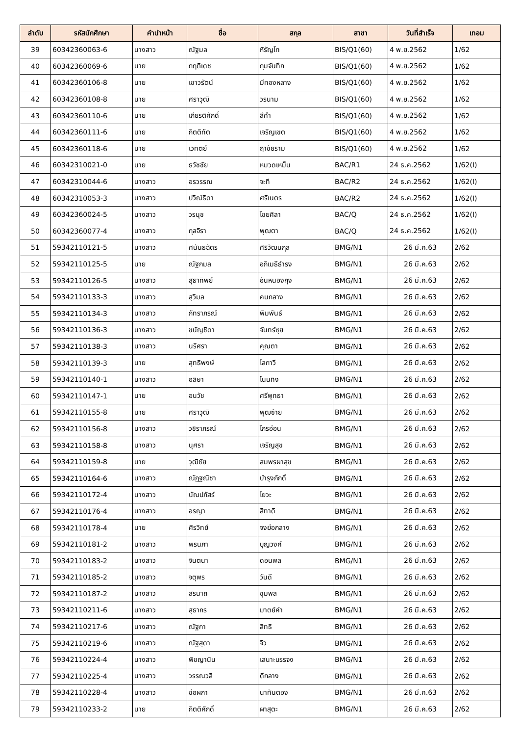| ลำดับ | รหัสนักศึกษา | คำนำหน้า | ชื่อ | สกุล | สาขา | วันที่สำเร็จ | เทอม |
| --- | --- | --- | --- | --- | --- | --- | --- |
| 39 | 60342360063-6 | นางสาว | ณัฐมล | หิรัญโท | BIS/Q1(60) | 4 พ.ย.2562 | 1/62 |
| 40 | 60342360069-6 | นาย | กฤติเดช | กุมจันทึก | BIS/Q1(60) | 4 พ.ย.2562 | 1/62 |
| 41 | 60342360106-8 | นาย | เชาวรัตน์ | มีทองหลาง | BIS/Q1(60) | 4 พ.ย.2562 | 1/62 |
| 42 | 60342360108-8 | นาย | ศราวุฒิ | วรนาม | BIS/Q1(60) | 4 พ.ย.2562 | 1/62 |
| 43 | 60342360110-6 | นาย | เกียรติศักดิ์ | สีคำ | BIS/Q1(60) | 4 พ.ย.2562 | 1/62 |
| 44 | 60342360111-6 | นาย | กิตติทัต | เจริญเขต | BIS/Q1(60) | 4 พ.ย.2562 | 1/62 |
| 45 | 60342360118-6 | นาย | เวทิตย์ | ฤาชัยราม | BIS/Q1(60) | 4 พ.ย.2562 | 1/62 |
| 46 | 60342310021-0 | นาย | ธวัชชัย | หมวดเหม็น | BAC/R1 | 24 ธ.ค.2562 | 1/62(I) |
| 47 | 60342310044-6 | นางสาว | อรวรรณ | จะที | BAC/R2 | 24 ธ.ค.2562 | 1/62(I) |
| 48 | 60342310053-3 | นางสาว | ปวีณ์ธิดา | ศรีเนตร | BAC/R2 | 24 ธ.ค.2562 | 1/62(I) |
| 49 | 60342360024-5 | นางสาว | วรนุช | ไชยศิลา | BAC/Q | 24 ธ.ค.2562 | 1/62(I) |
| 50 | 60342360077-4 | นางสาว | กุลจิรา | พุฒตา | BAC/Q | 24 ธ.ค.2562 | 1/62(I) |
| 51 | 59342110121-5 | นางสาว | ศนันธฉัตร | ศิริวัฒนกุล | BMG/N1 | 26 มี.ค.63 | 2/62 |
| 52 | 59342110125-5 | นาย | ณัฐกมล | อภิเมธีธำรง | BMG/N1 | 26 มี.ค.63 | 2/62 |
| 53 | 59342110126-5 | นางสาว | สุธาทิพย์ | อันหนองกุง | BMG/N1 | 26 มี.ค.63 | 2/62 |
| 54 | 59342110133-3 | นางสาว | สุวิมล | คนกลาง | BMG/N1 | 26 มี.ค.63 | 2/62 |
| 55 | 59342110134-3 | นางสาว | ภัทราภรณ์ | พิมพันธ์ | BMG/N1 | 26 มี.ค.63 | 2/62 |
| 56 | 59342110136-3 | นางสาว | ชนัญชิดา | จันทร์ซุย | BMG/N1 | 26 มี.ค.63 | 2/62 |
| 57 | 59342110138-3 | นางสาว | นริศรา | คุณตา | BMG/N1 | 26 มี.ค.63 | 2/62 |
| 58 | 59342110139-3 | นาย | สุทธิพงษ์ | โลกาวี | BMG/N1 | 26 มี.ค.63 | 2/62 |
| 59 | 59342110140-1 | นางสาว | อลิษา | โนนทิง | BMG/N1 | 26 มี.ค.63 | 2/62 |
| 60 | 59342110147-1 | นาย | อนวัช | ศรีพุทธา | BMG/N1 | 26 มี.ค.63 | 2/62 |
| 61 | 59342110155-8 | นาย | ศราวุฒิ | พุฒซ้าย | BMG/N1 | 26 มี.ค.63 | 2/62 |
| 62 | 59342110156-8 | นางสาว | วชิราภรณ์ | ไกรอ่อน | BMG/N1 | 26 มี.ค.63 | 2/62 |
| 63 | 59342110158-8 | นางสาว | นุศรา | เจริญสุข | BMG/N1 | 26 มี.ค.63 | 2/62 |
| 64 | 59342110159-8 | นาย | วุฒิชัย | สมพรผาสุข | BMG/N1 | 26 มี.ค.63 | 2/62 |
| 65 | 59342110164-6 | นางสาว | ณัฏฐณิชา | บำรุงภักดิ์ | BMG/N1 | 26 มี.ค.63 | 2/62 |
| 66 | 59342110172-4 | นางสาว | นัณปภัสร์ | โยวะ | BMG/N1 | 26 มี.ค.63 | 2/62 |
| 67 | 59342110176-4 | นางสาว | อรญา | สีทาดี | BMG/N1 | 26 มี.ค.63 | 2/62 |
| 68 | 59342110178-4 | นาย | ศิรวิทย์ | จงย่อกลาง | BMG/N1 | 26 มี.ค.63 | 2/62 |
| 69 | 59342110181-2 | นางสาว | พรนภา | บุญวงค์ | BMG/N1 | 26 มี.ค.63 | 2/62 |
| 70 | 59342110183-2 | นางสาว | จินตนา | ดอนพล | BMG/N1 | 26 มี.ค.63 | 2/62 |
| 71 | 59342110185-2 | นางสาว | จตุพร | วันดี | BMG/N1 | 26 มี.ค.63 | 2/62 |
| 72 | 59342110187-2 | นางสาว | สิรินาถ | ชุมพล | BMG/N1 | 26 มี.ค.63 | 2/62 |
| 73 | 59342110211-6 | นางสาว | สุธากร | มาตย์คำ | BMG/N1 | 26 มี.ค.63 | 2/62 |
| 74 | 59342110217-6 | นางสาว | ณัฐกา | สิทธิ | BMG/N1 | 26 มี.ค.63 | 2/62 |
| 75 | 59342110219-6 | นางสาว | ณัฐสุดา | จิว | BMG/N1 | 26 มี.ค.63 | 2/62 |
| 76 | 59342110224-4 | นางสาว | พิชญานิน | เสนาะบรรจง | BMG/N1 | 26 มี.ค.63 | 2/62 |
| 77 | 59342110225-4 | นางสาว | วรรณวลี | ดีกลาง | BMG/N1 | 26 มี.ค.63 | 2/62 |
| 78 | 59342110228-4 | นางสาว | ช่อผกา | นาทันตอง | BMG/N1 | 26 มี.ค.63 | 2/62 |
| 79 | 59342110233-2 | นาย | กิตติศักดิ์ | ผาสุตะ | BMG/N1 | 26 มี.ค.63 | 2/62 |